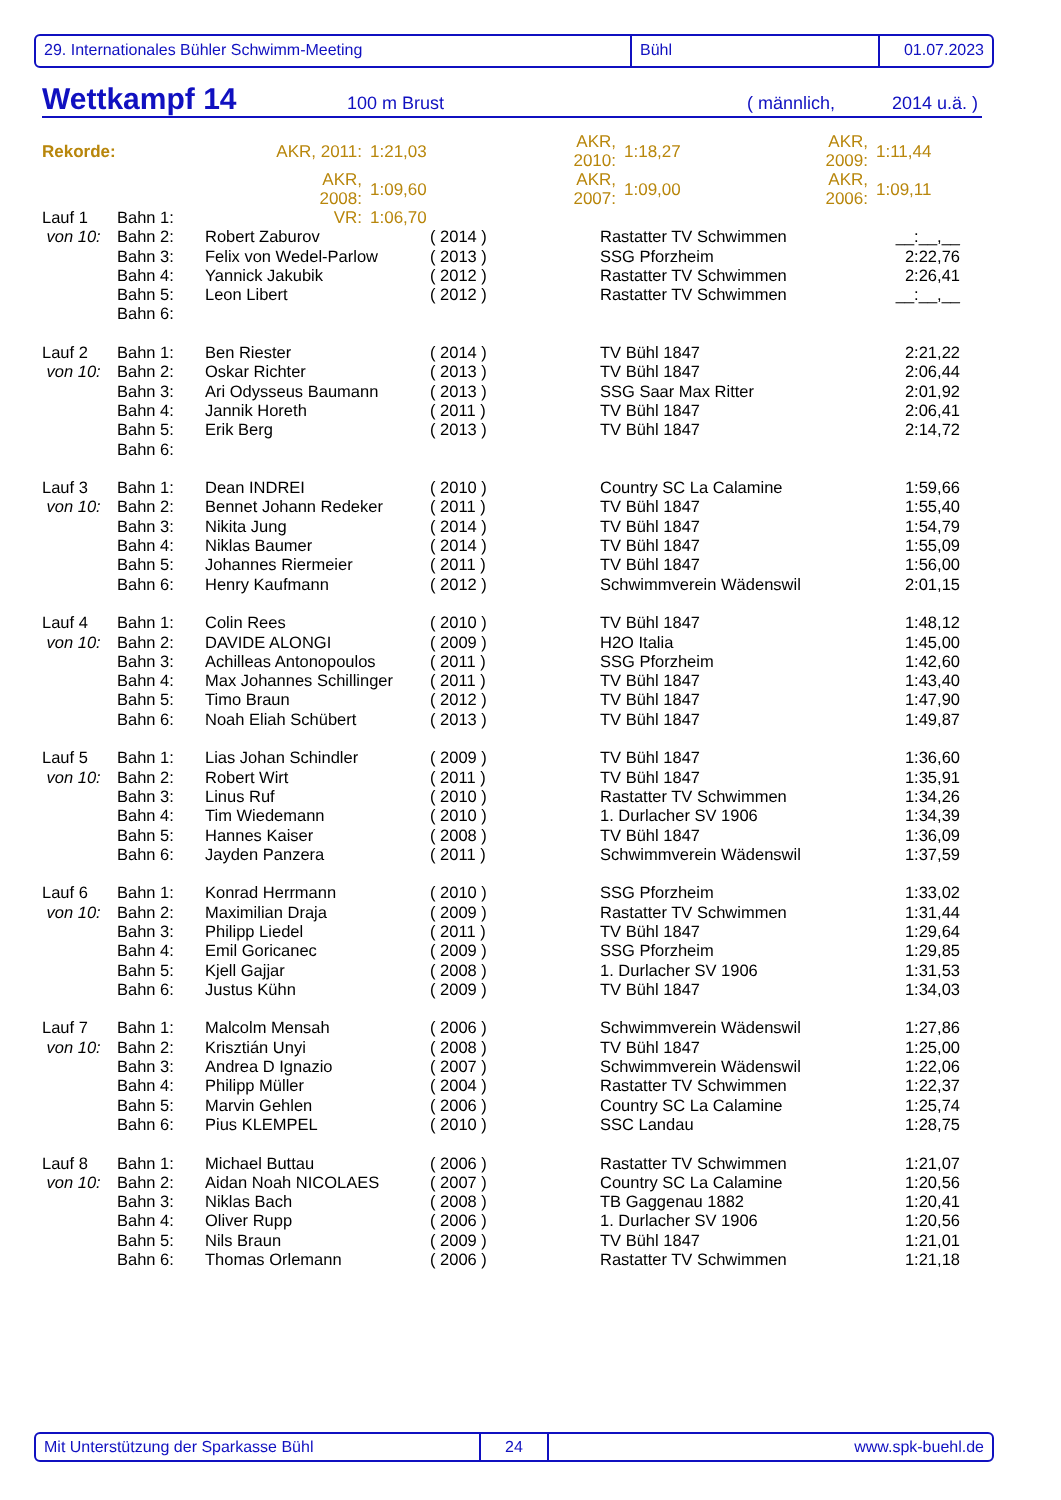29. Internationales Bühler Schwimm-Meeting Bühl 01.07.2023
Wettkampf 14 100 m Brust ( männlich, 2014 u.ä. )
| Rekorde: | AKR, 2011: | 1:21,03 | AKR, 2010: | 1:18,27 | AKR, 2009: | 1:11,44 |
| | AKR, 2008: | 1:09,60 | AKR, 2007: | 1:09,00 | AKR, 2006: | 1:09,11 |
| | VR: | 1:06,70 | | | | |
| Lauf 1 | Bahn 1: | | | | |
| von 10: | Bahn 2: | Robert Zaburov | ( 2014 ) | Rastatter TV Schwimmen | __:__,__ |
| | Bahn 3: | Felix von Wedel-Parlow | ( 2013 ) | SSG Pforzheim | 2:22,76 |
| | Bahn 4: | Yannick Jakubik | ( 2012 ) | Rastatter TV Schwimmen | 2:26,41 |
| | Bahn 5: | Leon Libert | ( 2012 ) | Rastatter TV Schwimmen | __:__,__ |
| | Bahn 6: | | | | |
| Lauf 2 | Bahn 1: | Ben Riester | ( 2014 ) | TV Bühl 1847 | 2:21,22 |
| von 10: | Bahn 2: | Oskar Richter | ( 2013 ) | TV Bühl 1847 | 2:06,44 |
| | Bahn 3: | Ari Odysseus Baumann | ( 2013 ) | SSG Saar Max Ritter | 2:01,92 |
| | Bahn 4: | Jannik Horeth | ( 2011 ) | TV Bühl 1847 | 2:06,41 |
| | Bahn 5: | Erik Berg | ( 2013 ) | TV Bühl 1847 | 2:14,72 |
| | Bahn 6: | | | | |
| Lauf 3 | Bahn 1: | Dean INDREI | ( 2010 ) | Country SC La Calamine | 1:59,66 |
| von 10: | Bahn 2: | Bennet Johann Redeker | ( 2011 ) | TV Bühl 1847 | 1:55,40 |
| | Bahn 3: | Nikita Jung | ( 2014 ) | TV Bühl 1847 | 1:54,79 |
| | Bahn 4: | Niklas Baumer | ( 2014 ) | TV Bühl 1847 | 1:55,09 |
| | Bahn 5: | Johannes Riermeier | ( 2011 ) | TV Bühl 1847 | 1:56,00 |
| | Bahn 6: | Henry Kaufmann | ( 2012 ) | Schwimmverein Wädenswil | 2:01,15 |
| Lauf 4 | Bahn 1: | Colin Rees | ( 2010 ) | TV Bühl 1847 | 1:48,12 |
| von 10: | Bahn 2: | DAVIDE ALONGI | ( 2009 ) | H2O Italia | 1:45,00 |
| | Bahn 3: | Achilleas Antonopoulos | ( 2011 ) | SSG Pforzheim | 1:42,60 |
| | Bahn 4: | Max Johannes Schillinger | ( 2011 ) | TV Bühl 1847 | 1:43,40 |
| | Bahn 5: | Timo Braun | ( 2012 ) | TV Bühl 1847 | 1:47,90 |
| | Bahn 6: | Noah Eliah Schübert | ( 2013 ) | TV Bühl 1847 | 1:49,87 |
| Lauf 5 | Bahn 1: | Lias Johan Schindler | ( 2009 ) | TV Bühl 1847 | 1:36,60 |
| von 10: | Bahn 2: | Robert Wirt | ( 2011 ) | TV Bühl 1847 | 1:35,91 |
| | Bahn 3: | Linus Ruf | ( 2010 ) | Rastatter TV Schwimmen | 1:34,26 |
| | Bahn 4: | Tim Wiedemann | ( 2010 ) | 1. Durlacher SV 1906 | 1:34,39 |
| | Bahn 5: | Hannes Kaiser | ( 2008 ) | TV Bühl 1847 | 1:36,09 |
| | Bahn 6: | Jayden Panzera | ( 2011 ) | Schwimmverein Wädenswil | 1:37,59 |
| Lauf 6 | Bahn 1: | Konrad Herrmann | ( 2010 ) | SSG Pforzheim | 1:33,02 |
| von 10: | Bahn 2: | Maximilian Draja | ( 2009 ) | Rastatter TV Schwimmen | 1:31,44 |
| | Bahn 3: | Philipp Liedel | ( 2011 ) | TV Bühl 1847 | 1:29,64 |
| | Bahn 4: | Emil Goricanec | ( 2009 ) | SSG Pforzheim | 1:29,85 |
| | Bahn 5: | Kjell Gajjar | ( 2008 ) | 1. Durlacher SV 1906 | 1:31,53 |
| | Bahn 6: | Justus Kühn | ( 2009 ) | TV Bühl 1847 | 1:34,03 |
| Lauf 7 | Bahn 1: | Malcolm Mensah | ( 2006 ) | Schwimmverein Wädenswil | 1:27,86 |
| von 10: | Bahn 2: | Krisztián Unyi | ( 2008 ) | TV Bühl 1847 | 1:25,00 |
| | Bahn 3: | Andrea D Ignazio | ( 2007 ) | Schwimmverein Wädenswil | 1:22,06 |
| | Bahn 4: | Philipp Müller | ( 2004 ) | Rastatter TV Schwimmen | 1:22,37 |
| | Bahn 5: | Marvin Gehlen | ( 2006 ) | Country SC La Calamine | 1:25,74 |
| | Bahn 6: | Pius KLEMPEL | ( 2010 ) | SSC Landau | 1:28,75 |
| Lauf 8 | Bahn 1: | Michael Buttau | ( 2006 ) | Rastatter TV Schwimmen | 1:21,07 |
| von 10: | Bahn 2: | Aidan Noah NICOLAES | ( 2007 ) | Country SC La Calamine | 1:20,56 |
| | Bahn 3: | Niklas Bach | ( 2008 ) | TB Gaggenau 1882 | 1:20,41 |
| | Bahn 4: | Oliver Rupp | ( 2006 ) | 1. Durlacher SV 1906 | 1:20,56 |
| | Bahn 5: | Nils Braun | ( 2009 ) | TV Bühl 1847 | 1:21,01 |
| | Bahn 6: | Thomas Orlemann | ( 2006 ) | Rastatter TV Schwimmen | 1:21,18 |
Mit Unterstützung der Sparkasse Bühl 24 www.spk-buehl.de